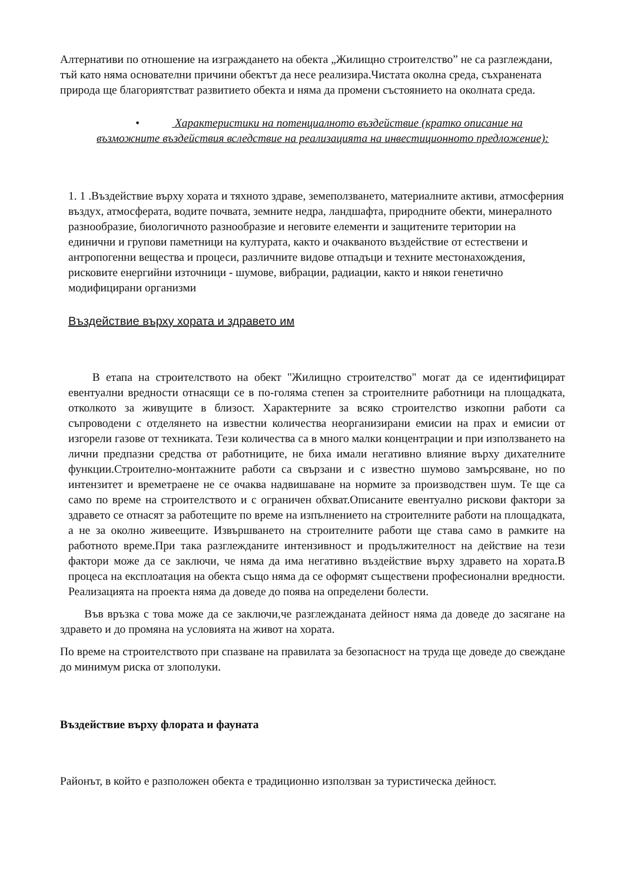Алтернативи по отношение на изграждането на обекта „Жилищно строителство” не са разглеждани, тъй като няма основателни причини обектът да несе реализира.Чистата околна среда, съхранената природа ще благориятстват развитието обекта и няма да промени състоянието на околната среда.
• Характеристики на потенциалното въздействие (кратко описание на възможните въздействия вследствие на реализацията на инвестиционното предложение):
1. 1 .Въздействие върху хората и тяхното здраве, земеползването, материалните активи, атмосферния въздух, атмосферата, водите почвата, земните недра, ландшафта, природните обекти, минералното разнообразие, биологичното разнообразие и неговите елементи и защитените територии на единични и групови паметници на културата, както и очакваното въздействие от естествени и антропогенни вещества и процеси, различните видове отпадъци и техните местонахождения, рисковите енергийни източници - шумове, вибрации, радиации, както и някои генетично модифицирани организми
Въздействие върху хората и здравето им
В етапа на строителството на обект "Жилищно строителство" могат да се идентифицират евентуални вредности отнасящи се в по-голяма степен за строителните работници на площадката, отколкото за живущите в близост. Характерните за всяко строителство изкопни работи са съпроводени с отделянето на известни количества неорганизирани емисии на прах и емисии от изгорели газове от техниката. Тези количества са в много малки концентрации и при използването на лични предпазни средства от работниците, не биха имали негативно влияние върху дихателните функции.Строително-монтажните работи са свързани и с известно шумово замърсяване, но по интензитет и времетраене не се очаква надвишаване на нормите за производствен шум. Те ще са само по време на строителството и с ограничен обхват.Описаните евентуално рискови фактори за здравето се отнасят за работещите по време на изпълнението на строителните работи на площадката, а не за околно живеещите. Извършването на строителните работи ще става само в рамките на работното време.При така разглежданите интензивност и продължителност на действие на тези фактори може да се заключи, че няма да има негативно въздействие върху здравето на хората.В процеса на експлоатация на обекта също няма да се оформят съществени професионални вредности. Реализацията на проекта няма да доведе до поява на определени болести.
Във връзка с това може да се заключи,че разглежданата дейност няма да доведе до засягане на здравето и до промяна на условията на живот на хората.
По време на строителството при спазване на правилата за безопасност на труда ще доведе до свеждане до минимум риска от злополуки.
Въздействие върху флората и фауната
Районът, в който е разположен обекта е традиционно използван за туристическа дейност.